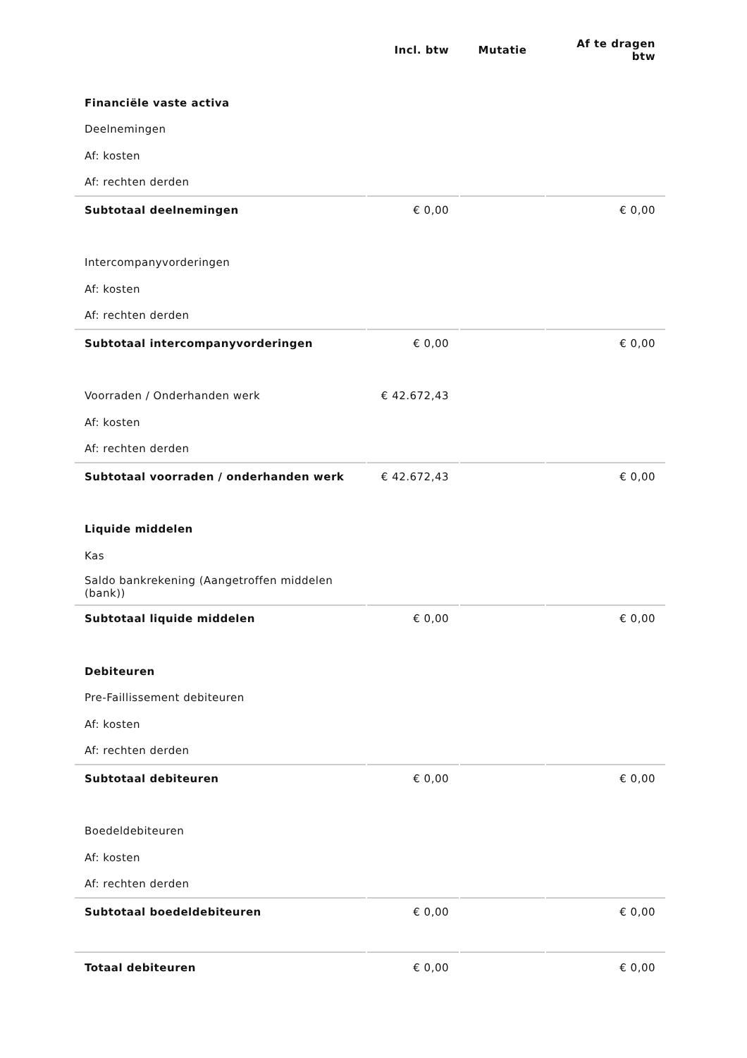| | Incl. btw | Mutatie | Af te dragen btw |
| --- | --- | --- | --- |
| Financiële vaste activa | | | |
| Deelnemingen | | | |
| Af: kosten | | | |
| Af: rechten derden | | | |
| Subtotaal deelnemingen | € 0,00 | | € 0,00 |
| Intercompanyvorderingen | | | |
| Af: kosten | | | |
| Af: rechten derden | | | |
| Subtotaal intercompanyvorderingen | € 0,00 | | € 0,00 |
| Voorraden / Onderhanden werk | € 42.672,43 | | |
| Af: kosten | | | |
| Af: rechten derden | | | |
| Subtotaal voorraden / onderhanden werk | € 42.672,43 | | € 0,00 |
| Liquide middelen | | | |
| Kas | | | |
| Saldo bankrekening (Aangetroffen middelen (bank)) | | | |
| Subtotaal liquide middelen | € 0,00 | | € 0,00 |
| Debiteuren | | | |
| Pre-Faillissement debiteuren | | | |
| Af: kosten | | | |
| Af: rechten derden | | | |
| Subtotaal debiteuren | € 0,00 | | € 0,00 |
| Boedeldebiteuren | | | |
| Af: kosten | | | |
| Af: rechten derden | | | |
| Subtotaal boedeldebiteuren | € 0,00 | | € 0,00 |
| Totaal debiteuren | € 0,00 | | € 0,00 |